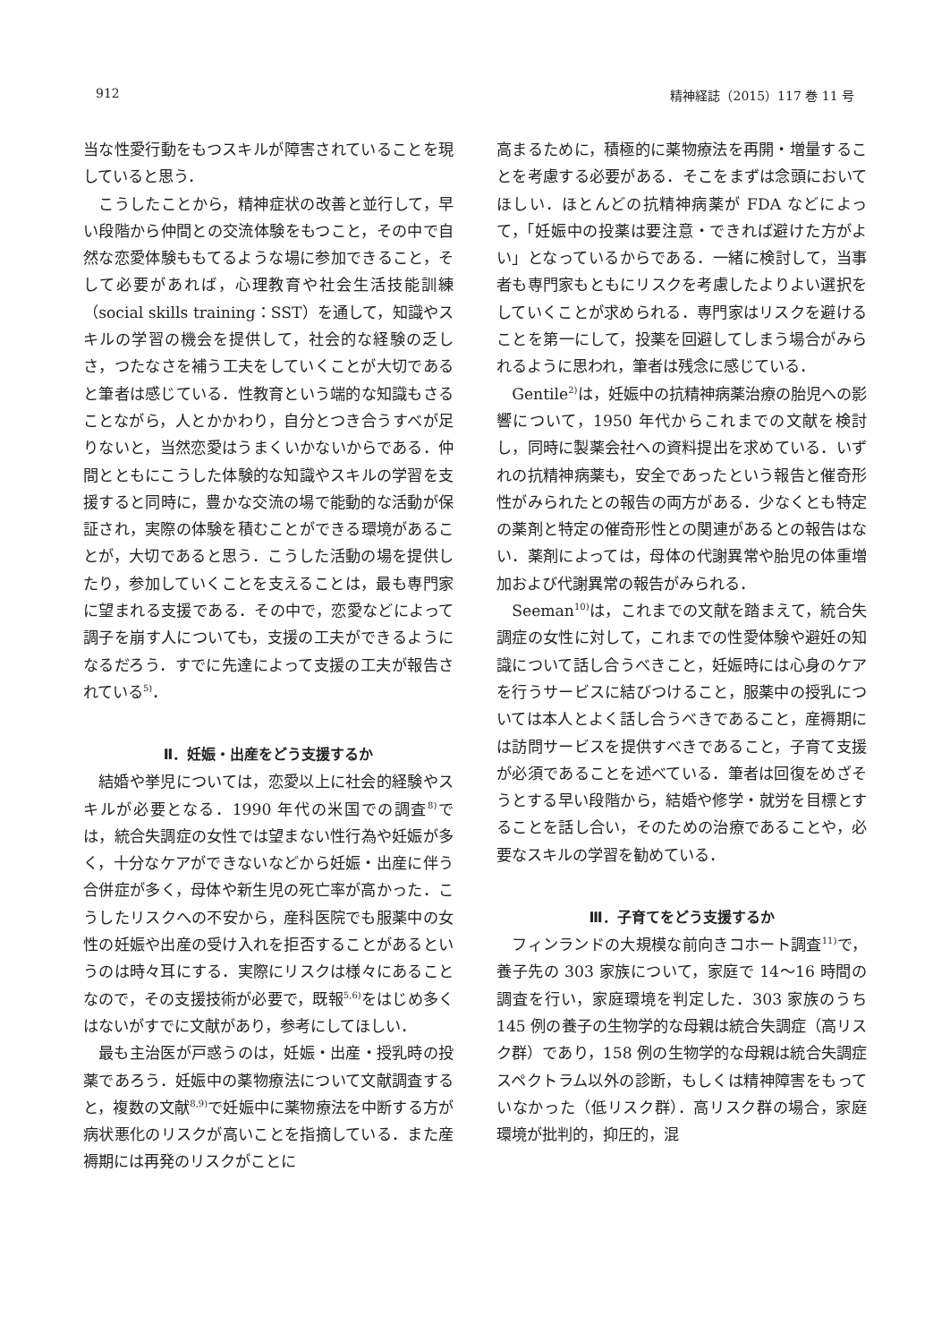912 精神経誌（2015）117 巻 11 号
当な性愛行動をもつスキルが障害されていることを現していると思う．
こうしたことから，精神症状の改善と並行して，早い段階から仲間との交流体験をもつこと，その中で自然な恋愛体験ももてるような場に参加できること，そして必要があれば，心理教育や社会生活技能訓練（social skills training：SST）を通して，知識やスキルの学習の機会を提供して，社会的な経験の乏しさ，つたなさを補う工夫をしていくことが大切であると筆者は感じている．性教育という端的な知識もさることながら，人とかかわり，自分とつき合うすべが足りないと，当然恋愛はうまくいかないからである．仲間とともにこうした体験的な知識やスキルの学習を支援すると同時に，豊かな交流の場で能動的な活動が保証され，実際の体験を積むことができる環境があることが，大切であると思う．こうした活動の場を提供したり，参加していくことを支えることは，最も専門家に望まれる支援である．その中で，恋愛などによって調子を崩す人についても，支援の工夫ができるようになるだろう．すでに先達によって支援の工夫が報告されている<sup>5)</sup>．
Ⅱ．妊娠・出産をどう支援するか
結婚や挙児については，恋愛以上に社会的経験やスキルが必要となる．1990 年代の米国での調査<sup>8)</sup>では，統合失調症の女性では望まない性行為や妊娠が多く，十分なケアができないなどから妊娠・出産に伴う合併症が多く，母体や新生児の死亡率が高かった．こうしたリスクへの不安から，産科医院でも服薬中の女性の妊娠や出産の受け入れを拒否することがあるというのは時々耳にする．実際にリスクは様々にあることなので，その支援技術が必要で，既報<sup>5,6)</sup>をはじめ多くはないがすでに文献があり，参考にしてほしい．
最も主治医が戸惑うのは，妊娠・出産・授乳時の投薬であろう．妊娠中の薬物療法について文献調査すると，複数の文献<sup>8,9)</sup>で妊娠中に薬物療法を中断する方が病状悪化のリスクが高いことを指摘している．また産褥期には再発のリスクがことに
高まるために，積極的に薬物療法を再開・増量することを考慮する必要がある．そこをまずは念頭においてほしい．ほとんどの抗精神病薬が FDA などによって，「妊娠中の投薬は要注意・できれば避けた方がよい」となっているからである．一緒に検討して，当事者も専門家もともにリスクを考慮したよりよい選択をしていくことが求められる．専門家はリスクを避けることを第一にして，投薬を回避してしまう場合がみられるように思われ，筆者は残念に感じている．
Gentile<sup>2)</sup>は，妊娠中の抗精神病薬治療の胎児への影響について，1950 年代からこれまでの文献を検討し，同時に製薬会社への資料提出を求めている．いずれの抗精神病薬も，安全であったという報告と催奇形性がみられたとの報告の両方がある．少なくとも特定の薬剤と特定の催奇形性との関連があるとの報告はない．薬剤によっては，母体の代謝異常や胎児の体重増加および代謝異常の報告がみられる．
Seeman<sup>10)</sup>は，これまでの文献を踏まえて，統合失調症の女性に対して，これまでの性愛体験や避妊の知識について話し合うべきこと，妊娠時には心身のケアを行うサービスに結びつけること，服薬中の授乳については本人とよく話し合うべきであること，産褥期には訪問サービスを提供すべきであること，子育て支援が必須であることを述べている．筆者は回復をめざそうとする早い段階から，結婚や修学・就労を目標とすることを話し合い，そのための治療であることや，必要なスキルの学習を勧めている．
Ⅲ．子育てをどう支援するか
フィンランドの大規模な前向きコホート調査<sup>11)</sup>で，養子先の 303 家族について，家庭で 14～16 時間の調査を行い，家庭環境を判定した．303 家族のうち 145 例の養子の生物学的な母親は統合失調症（高リスク群）であり，158 例の生物学的な母親は統合失調症スペクトラム以外の診断，もしくは精神障害をもっていなかった（低リスク群）．高リスク群の場合，家庭環境が批判的，抑圧的，混